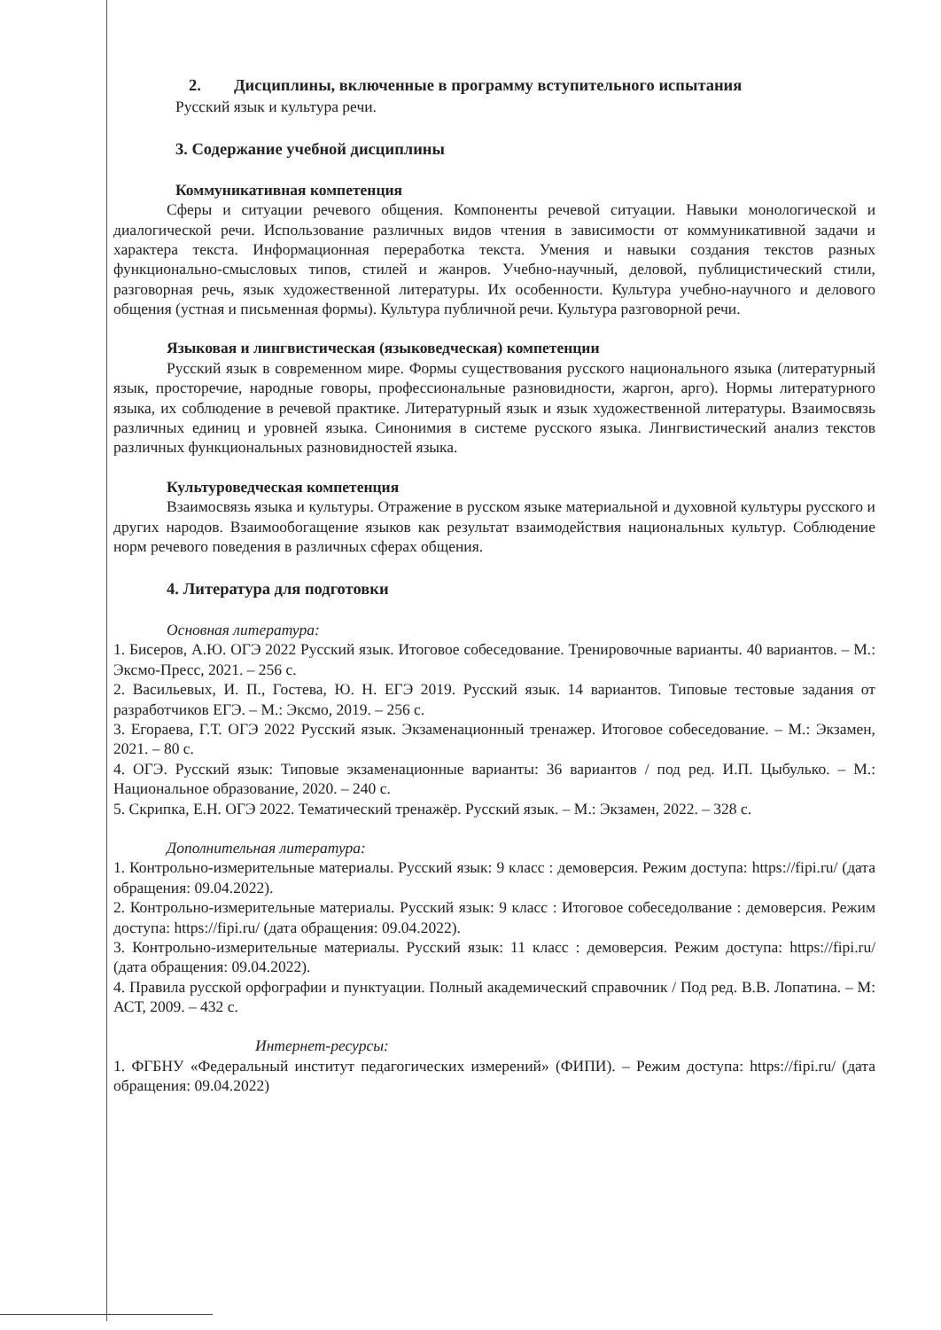2. Дисциплины, включенные в программу вступительного испытания
Русский язык и культура речи.
3. Содержание учебной дисциплины
Коммуникативная компетенция
Сферы и ситуации речевого общения. Компоненты речевой ситуации. Навыки монологической и диалогической речи. Использование различных видов чтения в зависимости от коммуникативной задачи и характера текста. Информационная переработка текста. Умения и навыки создания текстов разных функционально-смысловых типов, стилей и жанров. Учебно-научный, деловой, публицистический стили, разговорная речь, язык художественной литературы. Их особенности. Культура учебно-научного и делового общения (устная и письменная формы). Культура публичной речи. Культура разговорной речи.
Языковая и лингвистическая (языковедческая) компетенции
Русский язык в современном мире. Формы существования русского национального языка (литературный язык, просторечие, народные говоры, профессиональные разновидности, жаргон, арго). Нормы литературного языка, их соблюдение в речевой практике. Литературный язык и язык художественной литературы. Взаимосвязь различных единиц и уровней языка. Синонимия в системе русского языка. Лингвистический анализ текстов различных функциональных разновидностей языка.
Культуроведческая компетенция
Взаимосвязь языка и культуры. Отражение в русском языке материальной и духовной культуры русского и других народов. Взаимообогащение языков как результат взаимодействия национальных культур. Соблюдение норм речевого поведения в различных сферах общения.
4. Литература для подготовки
Основная литература:
1. Бисеров, А.Ю. ОГЭ 2022 Русский язык. Итоговое собеседование. Тренировочные варианты. 40 вариантов. – М.: Эксмо-Пресс, 2021. – 256 с.
2. Васильевых, И. П., Гостева, Ю. Н. ЕГЭ 2019. Русский язык. 14 вариантов. Типовые тестовые задания от разработчиков ЕГЭ. – М.: Эксмо, 2019. – 256 с.
3. Егораева, Г.Т. ОГЭ 2022 Русский язык. Экзаменационный тренажер. Итоговое собеседование. – М.: Экзамен, 2021. – 80 с.
4. ОГЭ. Русский язык: Типовые экзаменационные варианты: 36 вариантов / под ред. И.П. Цыбулько. – М.: Национальное образование, 2020. – 240 с.
5. Скрипка, Е.Н. ОГЭ 2022. Тематический тренажёр. Русский язык. – М.: Экзамен, 2022. – 328 с.
Дополнительная литература:
1. Контрольно-измерительные материалы. Русский язык: 9 класс : демоверсия. Режим доступа: https://fipi.ru/ (дата обращения: 09.04.2022).
2. Контрольно-измерительные материалы. Русский язык: 9 класс : Итоговое собеседолвание : демоверсия. Режим доступа: https://fipi.ru/ (дата обращения: 09.04.2022).
3. Контрольно-измерительные материалы. Русский язык: 11 класс : демоверсия. Режим доступа: https://fipi.ru/ (дата обращения: 09.04.2022).
4. Правила русской орфографии и пунктуации. Полный академический справочник / Под ред. В.В. Лопатина. – М: АСТ, 2009. – 432 с.
Интернет-ресурсы:
1. ФГБНУ «Федеральный институт педагогических измерений» (ФИПИ). – Режим доступа: https://fipi.ru/ (дата обращения: 09.04.2022)